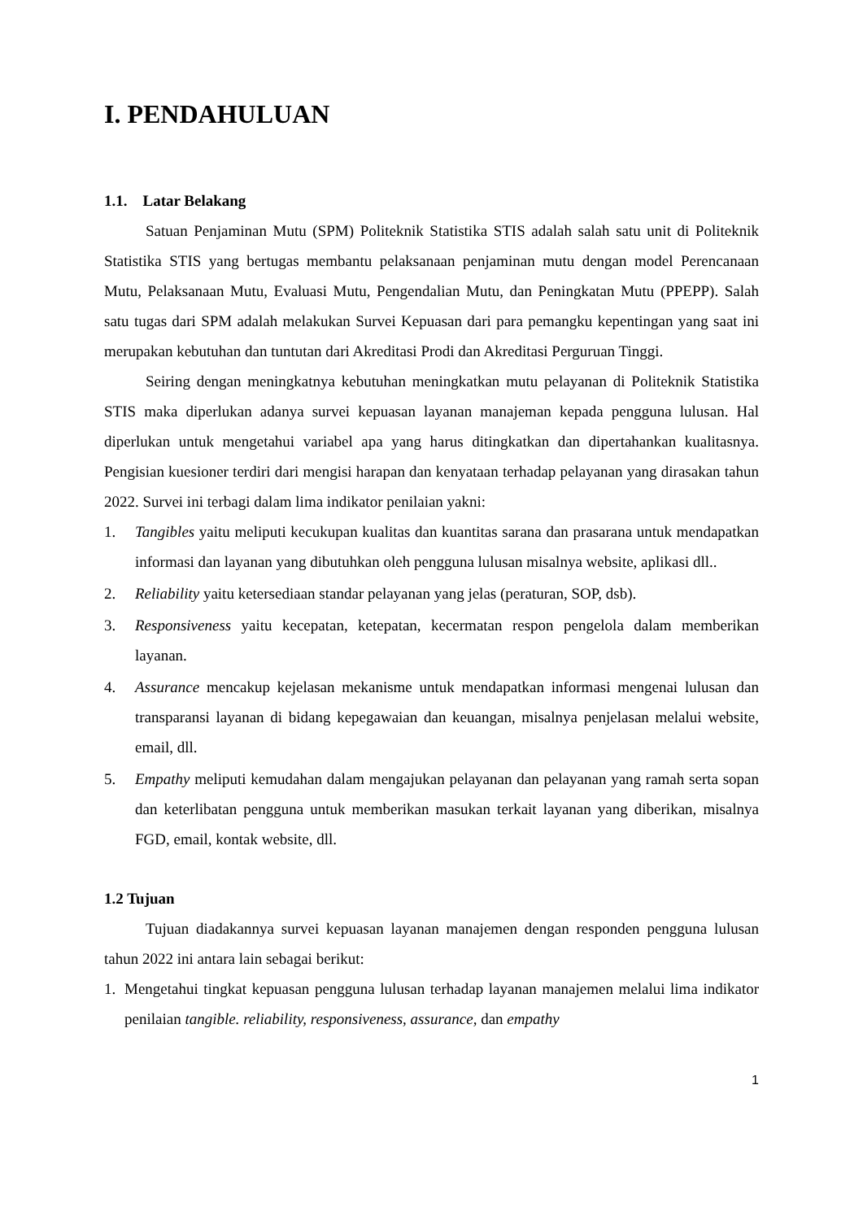I. PENDAHULUAN
1.1. Latar Belakang
Satuan Penjaminan Mutu (SPM) Politeknik Statistika STIS adalah salah satu unit di Politeknik Statistika STIS yang bertugas membantu pelaksanaan penjaminan mutu dengan model Perencanaan Mutu, Pelaksanaan Mutu, Evaluasi Mutu, Pengendalian Mutu, dan Peningkatan Mutu (PPEPP). Salah satu tugas dari SPM adalah melakukan Survei Kepuasan dari para pemangku kepentingan yang saat ini merupakan kebutuhan dan tuntutan dari Akreditasi Prodi dan Akreditasi Perguruan Tinggi.
Seiring dengan meningkatnya kebutuhan meningkatkan mutu pelayanan di Politeknik Statistika STIS maka diperlukan adanya survei kepuasan layanan manajeman kepada pengguna lulusan. Hal diperlukan untuk mengetahui variabel apa yang harus ditingkatkan dan dipertahankan kualitasnya. Pengisian kuesioner terdiri dari mengisi harapan dan kenyataan terhadap pelayanan yang dirasakan tahun 2022. Survei ini terbagi dalam lima indikator penilaian yakni:
1. Tangibles yaitu meliputi kecukupan kualitas dan kuantitas sarana dan prasarana untuk mendapatkan informasi dan layanan yang dibutuhkan oleh pengguna lulusan misalnya website, aplikasi dll..
2. Reliability yaitu ketersediaan standar pelayanan yang jelas (peraturan, SOP, dsb).
3. Responsiveness yaitu kecepatan, ketepatan, kecermatan respon pengelola dalam memberikan layanan.
4. Assurance mencakup kejelasan mekanisme untuk mendapatkan informasi mengenai lulusan dan transparansi layanan di bidang kepegawaian dan keuangan, misalnya penjelasan melalui website, email, dll.
5. Empathy meliputi kemudahan dalam mengajukan pelayanan dan pelayanan yang ramah serta sopan dan keterlibatan pengguna untuk memberikan masukan terkait layanan yang diberikan, misalnya FGD, email, kontak website, dll.
1.2 Tujuan
Tujuan diadakannya survei kepuasan layanan manajemen dengan responden pengguna lulusan tahun 2022 ini antara lain sebagai berikut:
1. Mengetahui tingkat kepuasan pengguna lulusan terhadap layanan manajemen melalui lima indikator penilaian tangible. reliability, responsiveness, assurance, dan empathy
1